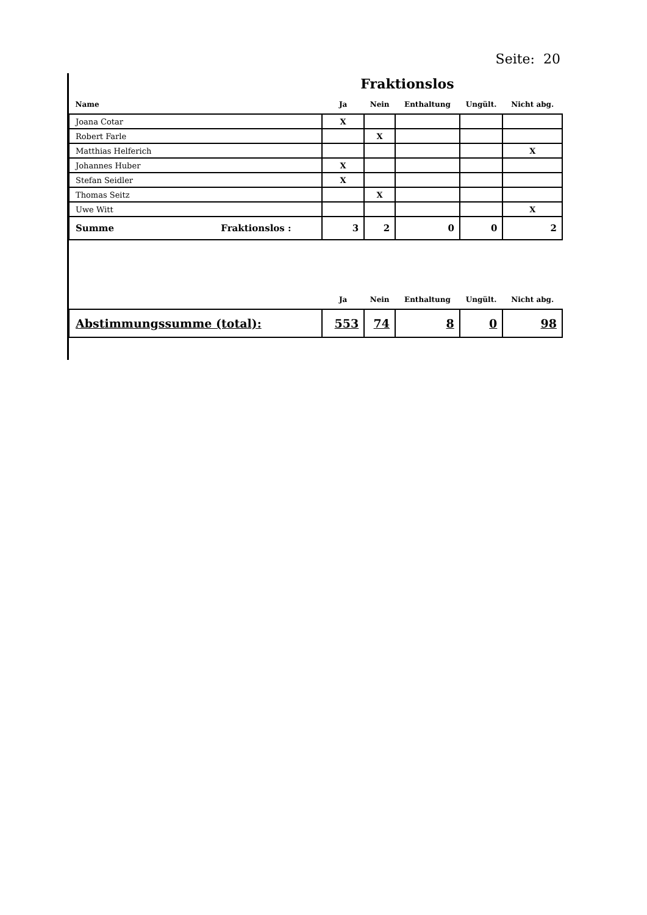Seite: 20
Fraktionslos
| Name | Ja | Nein | Enthaltung | Ungült. | Nicht abg. |
| --- | --- | --- | --- | --- | --- |
| Joana Cotar | X | | | | |
| Robert Farle | | X | | | |
| Matthias Helferich | | | | | X |
| Johannes Huber | X | | | | |
| Stefan Seidler | X | | | | |
| Thomas Seitz | | X | | | |
| Uwe Witt | | | | | X |
| Summe Fraktionslos : | 3 | 2 | 0 | 0 | 2 |
| | Ja | Nein | Enthaltung | Ungült. | Nicht abg. |
| Abstimmungssumme (total): | 553 | 74 | 8 | 0 | 98 |